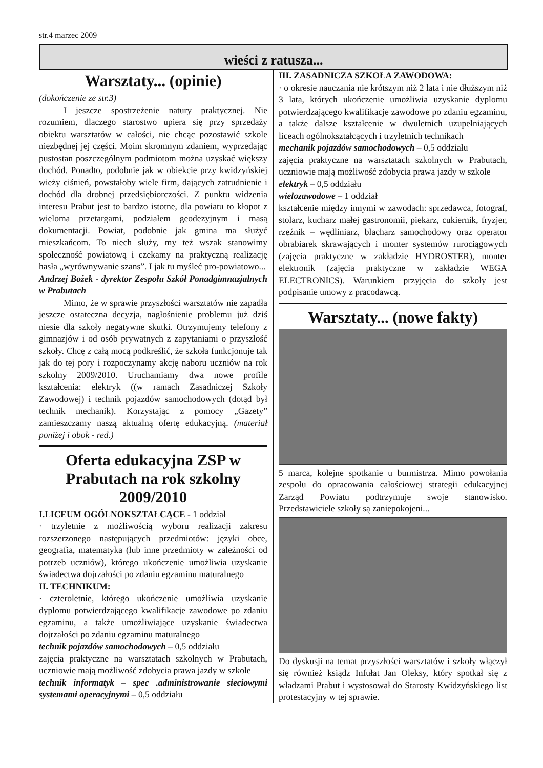str.4 marzec 2009
wieści z ratusza...
Warsztaty... (opinie)
(dokończenie ze str.3)
I jeszcze spostrzeżenie natury praktycznej. Nie rozumiem, dlaczego starostwo upiera się przy sprzedaży obiektu warsztatów w całości, nie chcąc pozostawić szkole niezbędnej jej części. Moim skromnym zdaniem, wyprzedając pustostan poszczególnym podmiotom można uzyskać większy dochód. Ponadto, podobnie jak w obiekcie przy kwidzyńskiej wieży ciśnień, powstałoby wiele firm, dających zatrudnienie i dochód dla drobnej przedsiębiorczości. Z punktu widzenia interesu Prabut jest to bardzo istotne, dla powiatu to kłopot z wieloma przetargami, podziałem geodezyjnym i masą dokumentacji. Powiat, podobnie jak gmina ma służyć mieszkańcom. To niech służy, my też wszak stanowimy społeczność powiatową i czekamy na praktyczną realizację hasła „wyrównywanie szans”. I jak tu myśleć pro-powiatowo...
Andrzej Bożek - dyrektor Zespołu Szkół Ponadgimnazjalnych w Prabutach
Mimo, że w sprawie przyszłości warsztatów nie zapadła jeszcze ostateczna decyzja, nagłośnienie problemu już dziś niesie dla szkoły negatywne skutki. Otrzymujemy telefony z gimnazjów i od osób prywatnych z zapytaniami o przyszłość szkoły. Chcę z całą mocą podkreślić, że szkoła funkcjonuje tak jak do tej pory i rozpoczynamy akcję naboru uczniów na rok szkolny 2009/2010. Uruchamiamy dwa nowe profile kształcenia: elektryk ((w ramach Zasadniczej Szkoły Zawodowej) i technik pojazdów samochodowych (dotąd był technik mechanik). Korzystając z pomocy „Gazety” zamieszczamy naszą aktualną ofertę edukacyjną. (materiał poniżej i obok - red.)
Oferta edukacyjna ZSP w Prabutach na rok szkolny 2009/2010
I.LICEUM OGÓLNOKSZTAŁCĄCE - 1 oddział
· trzyletnie z możliwością wyboru realizacji zakresu rozszerzonego następujących przedmiotów: języki obce, geografia, matematyka (lub inne przedmioty w zależności od potrzeb uczniów), którego ukończenie umożliwia uzyskanie świadectwa dojrzałości po zdaniu egzaminu maturalnego
II. TECHNIKUM:
· czteroletnie, którego ukończenie umożliwia uzyskanie dyplomu potwierdzającego kwalifikacje zawodowe po zdaniu egzaminu, a także umożliwiające uzyskanie świadectwa dojrzałości po zdaniu egzaminu maturalnego
technik pojazdów samochodowych – 0,5 oddziału
zajęcia praktyczne na warsztatach szkolnych w Prabutach, uczniowie mają możliwość zdobycia prawa jazdy w szkole
technik informatyk – spec .administrowanie sieciowymi systemami operacyjnymi – 0,5 oddziału
III. ZASADNICZA SZKOŁA ZAWODOWA:
· o okresie nauczania nie krótszym niż 2 lata i nie dłuższym niż 3 lata, których ukończenie umożliwia uzyskanie dyplomu potwierdzającego kwalifikacje zawodowe po zdaniu egzaminu, a także dalsze kształcenie w dwuletnich uzupełniających liceach ogólnokształcących i trzyletnich technikach
mechanik pojazdów samochodowych – 0,5 oddziału
zajęcia praktyczne na warsztatach szkolnych w Prabutach, uczniowie mają możliwość zdobycia prawa jazdy w szkole
elektryk – 0,5 oddziału
wielozawodowe – 1 oddział
kształcenie między innymi w zawodach: sprzedawca, fotograf, stolarz, kucharz małej gastronomii, piekarz, cukiernik, fryzjer, rzeźnik – wędliniarz, blacharz samochodowy oraz operator obrabiarek skrawających i monter systemów rurociągowych (zajęcia praktyczne w zakładzie HYDROSTER), monter elektronik (zajęcia praktyczne w zakładzie WEGA ELECTRONICS). Warunkiem przyjęcia do szkoły jest podpisanie umowy z pracodawcą.
Warsztaty... (nowe fakty)
5 marca, kolejne spotkanie u burmistrza. Mimo powołania zespołu do opracowania całościowej strategii edukacyjnej Zarząd Powiatu podtrzymuje swoje stanowisko. Przedstawiciele szkoły są zaniepokojeni...
Do dyskusji na temat przyszłości warsztatów i szkoły włączył się również ksiądz Infułat Jan Oleksy, który spotkał się z władzami Prabut i wystosował do Starosty Kwidzyńskiego list protestacyjny w tej sprawie.